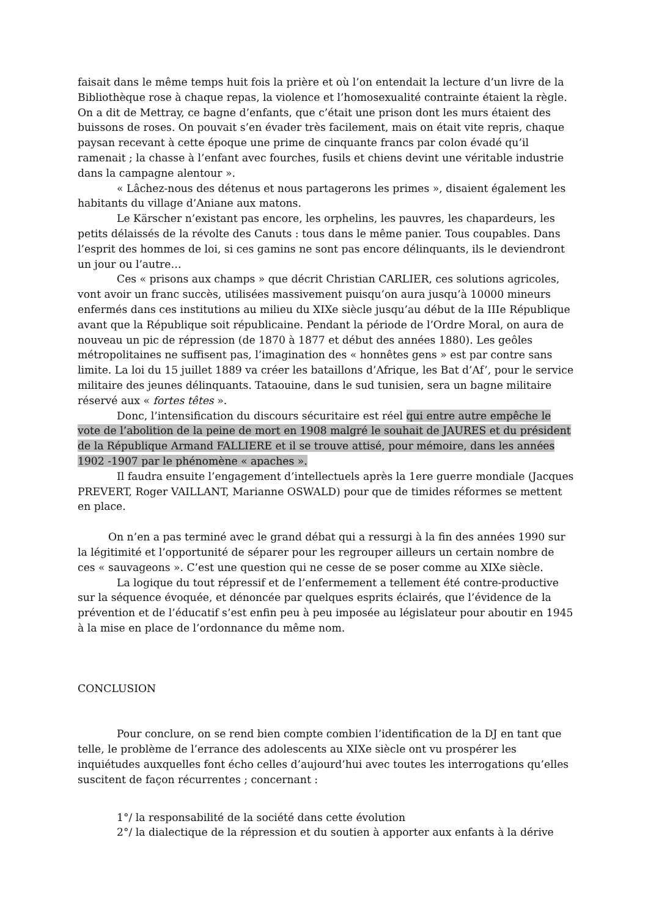faisait dans le même temps huit fois la prière et où l’on entendait la lecture d’un livre de la Bibliothèque rose à chaque repas, la violence et l’homosexualité contrainte étaient la règle. On a dit de Mettray, ce bagne d’enfants, que c’était une prison dont les murs étaient des buissons de roses. On pouvait s’en évader très facilement, mais on était vite repris, chaque paysan recevant à cette époque une prime de cinquante francs par colon évadé qu’il ramenait ; la chasse à l’enfant avec fourches, fusils et chiens devint une véritable industrie dans la campagne alentour ».
« Lâchez-nous des détenus et nous partagerons les primes », disaient également les habitants du village d’Aniane aux matons.
Le Kärscher n’existant pas encore, les orphelins, les pauvres, les chapardeurs, les petits délaissés de la révolte des Canuts : tous dans le même panier. Tous coupables. Dans l’esprit des hommes de loi, si ces gamins ne sont pas encore délinquants, ils le deviendront un jour ou l’autre…
Ces « prisons aux champs » que décrit Christian CARLIER, ces solutions agricoles, vont avoir un franc succès, utilisées massivement puisqu’on aura jusqu’à 10000 mineurs enfermés dans ces institutions au milieu du XIXe siècle jusqu’au début de la IIIe République avant que la République soit républicaine. Pendant la période de l’Ordre Moral, on aura de nouveau un pic de répression (de 1870 à 1877 et début des années 1880). Les geôles métropolitaines ne suffisent pas, l’imagination des « honnêtes gens » est par contre sans limite. La loi du 15 juillet 1889 va créer les bataillons d’Afrique, les Bat d’Af’, pour le service militaire des jeunes délinquants. Tataouine, dans le sud tunisien, sera un bagne militaire réservé aux « fortes têtes ».
Donc, l’intensification du discours sécuritaire est réel qui entre autre empêche le vote de l’abolition de la peine de mort en 1908 malgré le souhait de JAURES et du président de la République Armand FALLIERE et il se trouve attisé, pour mémoire, dans les années 1902 -1907 par le phénomène « apaches ».
Il faudra ensuite l’engagement d’intellectuels après la 1ere guerre mondiale (Jacques PREVERT, Roger VAILLANT, Marianne OSWALD) pour que de timides réformes se mettent en place.
On n’en a pas terminé avec le grand débat qui a ressurgi à la fin des années 1990 sur la légitimité et l’opportunité de séparer pour les regrouper ailleurs un certain nombre de ces « sauvageons ». C’est une question qui ne cesse de se poser comme au XIXe siècle.
La logique du tout répressif et de l’enfermement a tellement été contre-productive sur la séquence évoquée, et dénoncée par quelques esprits éclairés, que l’évidence de la prévention et de l’éducatif s’est enfin peu à peu imposée au législateur pour aboutir en 1945 à la mise en place de l’ordonnance du même nom.
CONCLUSION
Pour conclure, on se rend bien compte combien l’identification de la DJ en tant que telle, le problème de l’errance des adolescents au XIXe siècle ont vu prospérer les inquiétudes auxquelles font écho celles d’aujourd’hui avec toutes les interrogations qu’elles suscitent de façon récurrentes ; concernant :
1°/ la responsabilité de la société dans cette évolution
2°/ la dialectique de la répression et du soutien à apporter aux enfants à la dérive